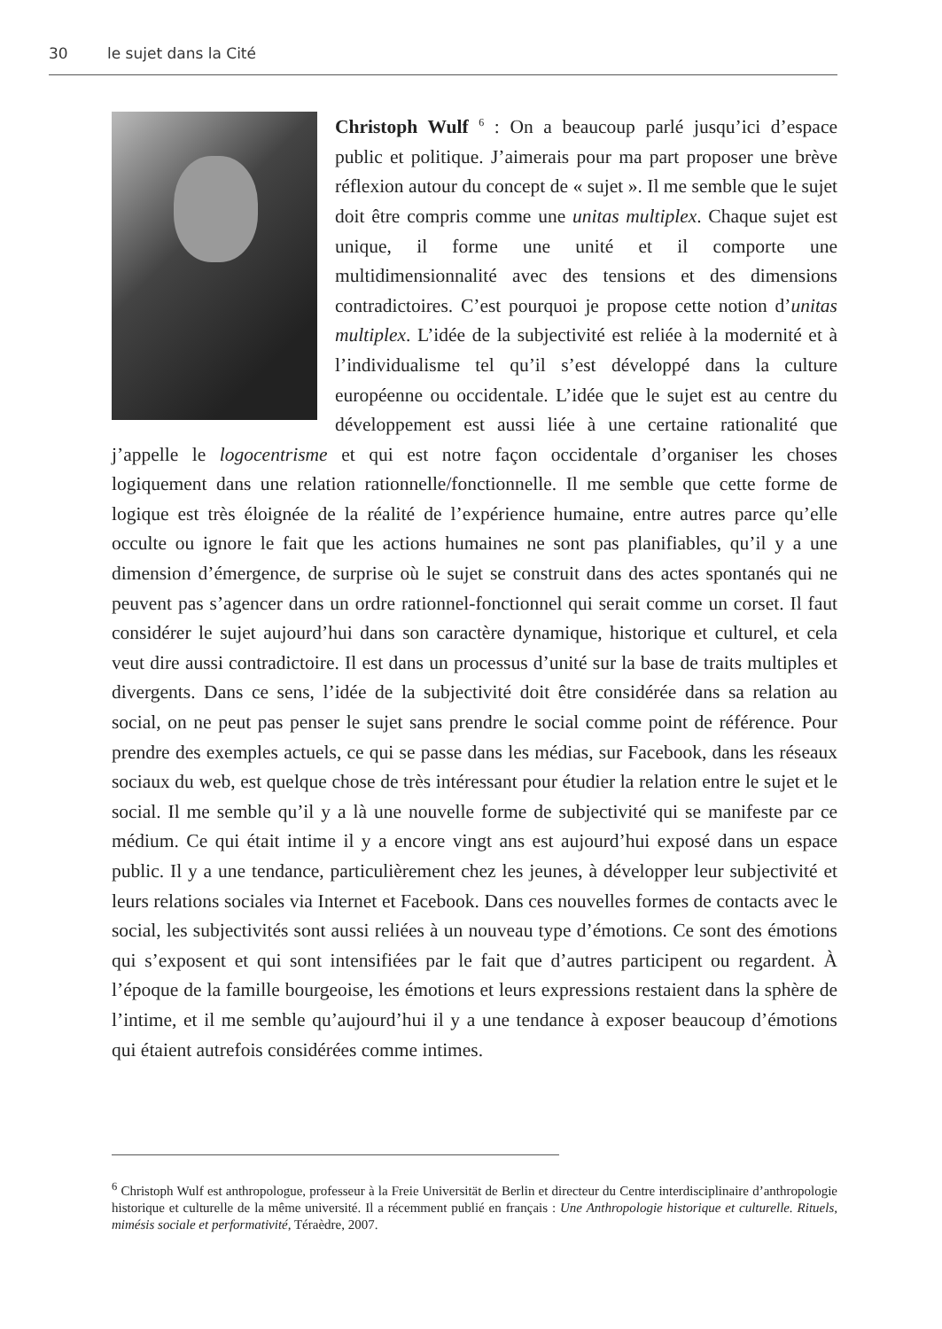30 le sujet dans la Cité
Christoph Wulf <sup>6</sup> : On a beaucoup parlé jusqu’ici d’espace public et politique. J’aimerais pour ma part proposer une brève réflexion autour du concept de « sujet ». Il me semble que le sujet doit être compris comme une unitas multiplex. Chaque sujet est unique, il forme une unité et il comporte une multidimensionnalité avec des tensions et des dimensions contradictoires. C’est pourquoi je propose cette notion d’unitas multiplex. L’idée de la subjectivité est reliée à la modernité et à l’individualisme tel qu’il s’est développé dans la culture européenne ou occidentale. L’idée que le sujet est au centre du développement est aussi liée à une certaine rationalité que j’appelle le logocentrisme et qui est notre façon occidentale d’organiser les choses logiquement dans une relation rationnelle/fonctionnelle. Il me semble que cette forme de logique est très éloignée de la réalité de l’expérience humaine, entre autres parce qu’elle occulte ou ignore le fait que les actions humaines ne sont pas planifiables, qu’il y a une dimension d’émergence, de surprise où le sujet se construit dans des actes spontanés qui ne peuvent pas s’agencer dans un ordre rationnel-fonctionnel qui serait comme un corset. Il faut considérer le sujet aujourd’hui dans son caractère dynamique, historique et culturel, et cela veut dire aussi contradictoire. Il est dans un processus d’unité sur la base de traits multiples et divergents. Dans ce sens, l’idée de la subjectivité doit être considérée dans sa relation au social, on ne peut pas penser le sujet sans prendre le social comme point de référence. Pour prendre des exemples actuels, ce qui se passe dans les médias, sur Facebook, dans les réseaux sociaux du web, est quelque chose de très intéressant pour étudier la relation entre le sujet et le social. Il me semble qu’il y a là une nouvelle forme de subjectivité qui se manifeste par ce médium. Ce qui était intime il y a encore vingt ans est aujourd’hui exposé dans un espace public. Il y a une tendance, particulièrement chez les jeunes, à développer leur subjectivité et leurs relations sociales via Internet et Facebook. Dans ces nouvelles formes de contacts avec le social, les subjectivités sont aussi reliées à un nouveau type d’émotions. Ce sont des émotions qui s’exposent et qui sont intensifiées par le fait que d’autres participent ou regardent. À l’époque de la famille bourgeoise, les émotions et leurs expressions restaient dans la sphère de l’intime, et il me semble qu’aujourd’hui il y a une tendance à exposer beaucoup d’émotions qui étaient autrefois considérées comme intimes.
<sup>6</sup> Christoph Wulf est anthropologue, professeur à la Freie Universität de Berlin et directeur du Centre interdisciplinaire d’anthropologie historique et culturelle de la même université. Il a récemment publié en français : Une Anthropologie historique et culturelle. Rituels, mimésis sociale et performativité, Téraèdre, 2007.